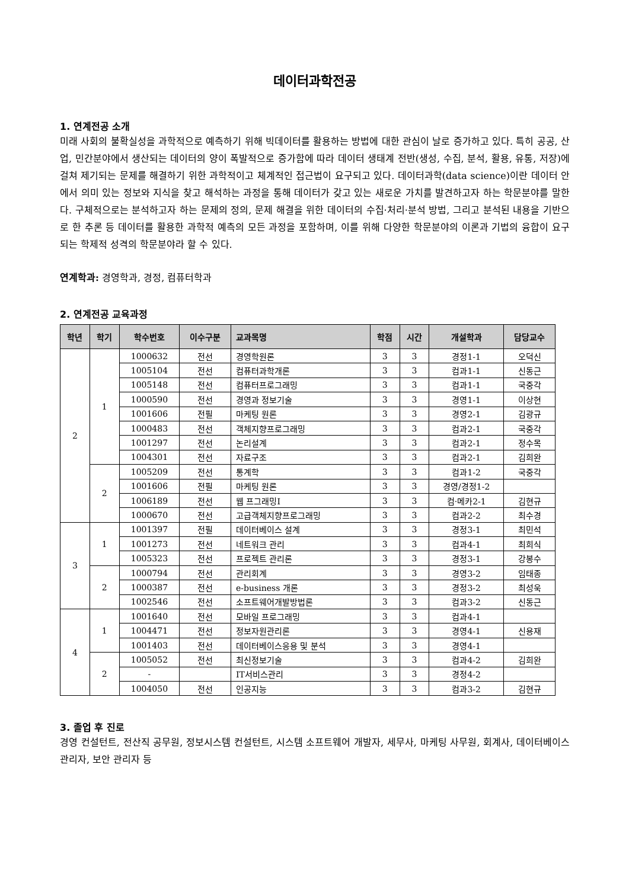데이터과학전공
1. 연계전공 소개
미래 사회의 불확실성을 과학적으로 예측하기 위해 빅데이터를 활용하는 방법에 대한 관심이 날로 증가하고 있다. 특히 공공, 산업, 민간분야에서 생산되는 데이터의 양이 폭발적으로 증가함에 따라 데이터 생태계 전반(생성, 수집, 분석, 활용, 유통, 저장)에 걸쳐 제기되는 문제를 해결하기 위한 과학적이고 체계적인 접근법이 요구되고 있다. 데이터과학(data science)이란 데이터 안에서 의미 있는 정보와 지식을 찾고 해석하는 과정을 통해 데이터가 갖고 있는 새로운 가치를 발견하고자 하는 학문분야를 말한다. 구체적으로는 분석하고자 하는 문제의 정의, 문제 해결을 위한 데이터의 수집·처리·분석 방법, 그리고 분석된 내용을 기반으로 한 추론 등 데이터를 활용한 과학적 예측의 모든 과정을 포함하며, 이를 위해 다양한 학문분야의 이론과 기법의 융합이 요구되는 학제적 성격의 학문분야라 할 수 있다.
연계학과: 경영학과, 경정, 컴퓨터학과
2. 연계전공 교육과정
| 학년 | 학기 | 학수번호 | 이수구분 | 교과목명 | 학점 | 시간 | 개설학과 | 담당교수 |
| --- | --- | --- | --- | --- | --- | --- | --- | --- |
| 2 | 1 | 1000632 | 전선 | 경영학원론 | 3 | 3 | 경정1-1 | 오덕신 |
| | | 1005104 | 전선 | 컴퓨터과학개론 | 3 | 3 | 컴과1-1 | 신동근 |
| | | 1005148 | 전선 | 컴퓨터프로그래밍 | 3 | 3 | 컴과1-1 | 국중각 |
| | | 1000590 | 전선 | 경영과 정보기술 | 3 | 3 | 경영1-1 | 이상현 |
| | | 1001606 | 전필 | 마케팅 원론 | 3 | 3 | 경영2-1 | 김광규 |
| | | 1000483 | 전선 | 객체지향프로그래밍 | 3 | 3 | 컴과2-1 | 국중각 |
| | | 1001297 | 전선 | 논리설계 | 3 | 3 | 컴과2-1 | 정수목 |
| | | 1004301 | 전선 | 자료구조 | 3 | 3 | 컴과2-1 | 김희완 |
| | 2 | 1005209 | 전선 | 통계학 | 3 | 3 | 컴과1-2 | 국중각 |
| | | 1001606 | 전필 | 마케팅 원론 | 3 | 3 | 경영/경정1-2 | |
| | | 1006189 | 전선 | 웹 프그래밍I | 3 | 3 | 컴·메카2-1 | 김현규 |
| | | 1000670 | 전선 | 고급객체지향프로그래밍 | 3 | 3 | 컴과2-2 | 최수경 |
| 3 | 1 | 1001397 | 전필 | 데이터베이스 설계 | 3 | 3 | 경정3-1 | 최민석 |
| | | 1001273 | 전선 | 네트워크 관리 | 3 | 3 | 컴과4-1 | 최희식 |
| | | 1005323 | 전선 | 프로젝트 관리론 | 3 | 3 | 경정3-1 | 강봉수 |
| | 2 | 1000794 | 전선 | 관리회계 | 3 | 3 | 경영3-2 | 임태종 |
| | | 1000387 | 전선 | e-business 개론 | 3 | 3 | 경정3-2 | 최성욱 |
| | | 1002546 | 전선 | 소프트웨어개발방법론 | 3 | 3 | 컴과3-2 | 신동근 |
| 4 | 1 | 1001640 | 전선 | 모바일 프로그래밍 | 3 | 3 | 컴과4-1 | |
| | | 1004471 | 전선 | 정보자원관리론 | 3 | 3 | 경영4-1 | 신용재 |
| | | 1001403 | 전선 | 데이터베이스응용 및 분석 | 3 | 3 | 경영4-1 | |
| | 2 | 1005052 | 전선 | 최신정보기술 | 3 | 3 | 컴과4-2 | 김희완 |
| | | - | | IT서비스관리 | 3 | 3 | 경정4-2 | |
| | | 1004050 | 전선 | 인공지능 | 3 | 3 | 컴과3-2 | 김현규 |
3. 졸업 후 진로
경영 컨설턴트, 전산직 공무원, 정보시스템 컨설턴트, 시스템 소프트웨어 개발자, 세무사, 마케팅 사무원, 회계사, 데이터베이스 관리자, 보안 관리자 등